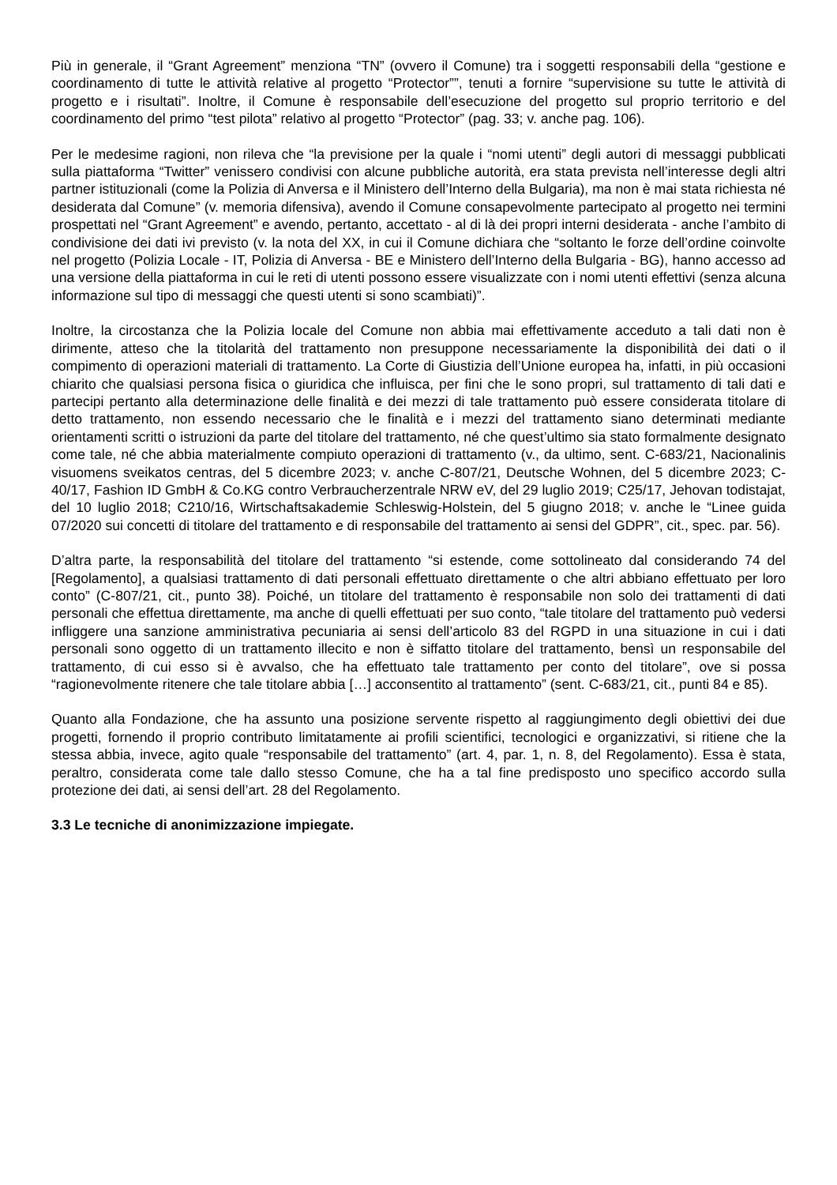Più in generale, il “Grant Agreement” menziona “TN” (ovvero il Comune) tra i soggetti responsabili della “gestione e coordinamento di tutte le attività relative al progetto “Protector””, tenuti a fornire “supervisione su tutte le attività di progetto e i risultati”. Inoltre, il Comune è responsabile dell’esecuzione del progetto sul proprio territorio e del coordinamento del primo “test pilota” relativo al progetto “Protector” (pag. 33; v. anche pag. 106).
Per le medesime ragioni, non rileva che “la previsione per la quale i “nomi utenti” degli autori di messaggi pubblicati sulla piattaforma “Twitter” venissero condivisi con alcune pubbliche autorità, era stata prevista nell’interesse degli altri partner istituzionali (come la Polizia di Anversa e il Ministero dell’Interno della Bulgaria), ma non è mai stata richiesta né desiderata dal Comune” (v. memoria difensiva), avendo il Comune consapevolmente partecipato al progetto nei termini prospettati nel “Grant Agreement” e avendo, pertanto, accettato - al di là dei propri interni desiderata - anche l’ambito di condivisione dei dati ivi previsto (v. la nota del XX, in cui il Comune dichiara che “soltanto le forze dell’ordine coinvolte nel progetto (Polizia Locale - IT, Polizia di Anversa - BE e Ministero dell’Interno della Bulgaria - BG), hanno accesso ad una versione della piattaforma in cui le reti di utenti possono essere visualizzate con i nomi utenti effettivi (senza alcuna informazione sul tipo di messaggi che questi utenti si sono scambiati)”.
Inoltre, la circostanza che la Polizia locale del Comune non abbia mai effettivamente acceduto a tali dati non è dirimente, atteso che la titolarità del trattamento non presuppone necessariamente la disponibilità dei dati o il compimento di operazioni materiali di trattamento. La Corte di Giustizia dell’Unione europea ha, infatti, in più occasioni chiarito che qualsiasi persona fisica o giuridica che influisca, per fini che le sono propri, sul trattamento di tali dati e partecipi pertanto alla determinazione delle finalità e dei mezzi di tale trattamento può essere considerata titolare di detto trattamento, non essendo necessario che le finalità e i mezzi del trattamento siano determinati mediante orientamenti scritti o istruzioni da parte del titolare del trattamento, né che quest’ultimo sia stato formalmente designato come tale, né che abbia materialmente compiuto operazioni di trattamento (v., da ultimo, sent. C-683/21, Nacionalinis visuomens sveikatos centras, del 5 dicembre 2023; v. anche C-807/21, Deutsche Wohnen, del 5 dicembre 2023; C-40/17, Fashion ID GmbH & Co.KG contro Verbraucherzentrale NRW eV, del 29 luglio 2019; C25/17, Jehovan todistajat, del 10 luglio 2018; C210/16, Wirtschaftsakademie Schleswig-Holstein, del 5 giugno 2018; v. anche le “Linee guida 07/2020 sui concetti di titolare del trattamento e di responsabile del trattamento ai sensi del GDPR”, cit., spec. par. 56).
D’altra parte, la responsabilità del titolare del trattamento “si estende, come sottolineato dal considerando 74 del [Regolamento], a qualsiasi trattamento di dati personali effettuato direttamente o che altri abbiano effettuato per loro conto” (C-807/21, cit., punto 38). Poiché, un titolare del trattamento è responsabile non solo dei trattamenti di dati personali che effettua direttamente, ma anche di quelli effettuati per suo conto, “tale titolare del trattamento può vedersi infliggere una sanzione amministrativa pecuniaria ai sensi dell’articolo 83 del RGPD in una situazione in cui i dati personali sono oggetto di un trattamento illecito e non è siffatto titolare del trattamento, bensì un responsabile del trattamento, di cui esso si è avvalso, che ha effettuato tale trattamento per conto del titolare”, ove si possa “ragionevolmente ritenere che tale titolare abbia […] acconsentito al trattamento” (sent. C-683/21, cit., punti 84 e 85).
Quanto alla Fondazione, che ha assunto una posizione servente rispetto al raggiungimento degli obiettivi dei due progetti, fornendo il proprio contributo limitatamente ai profili scientifici, tecnologici e organizzativi, si ritiene che la stessa abbia, invece, agito quale “responsabile del trattamento” (art. 4, par. 1, n. 8, del Regolamento). Essa è stata, peraltro, considerata come tale dallo stesso Comune, che ha a tal fine predisposto uno specifico accordo sulla protezione dei dati, ai sensi dell’art. 28 del Regolamento.
3.3 Le tecniche di anonimizzazione impiegate.